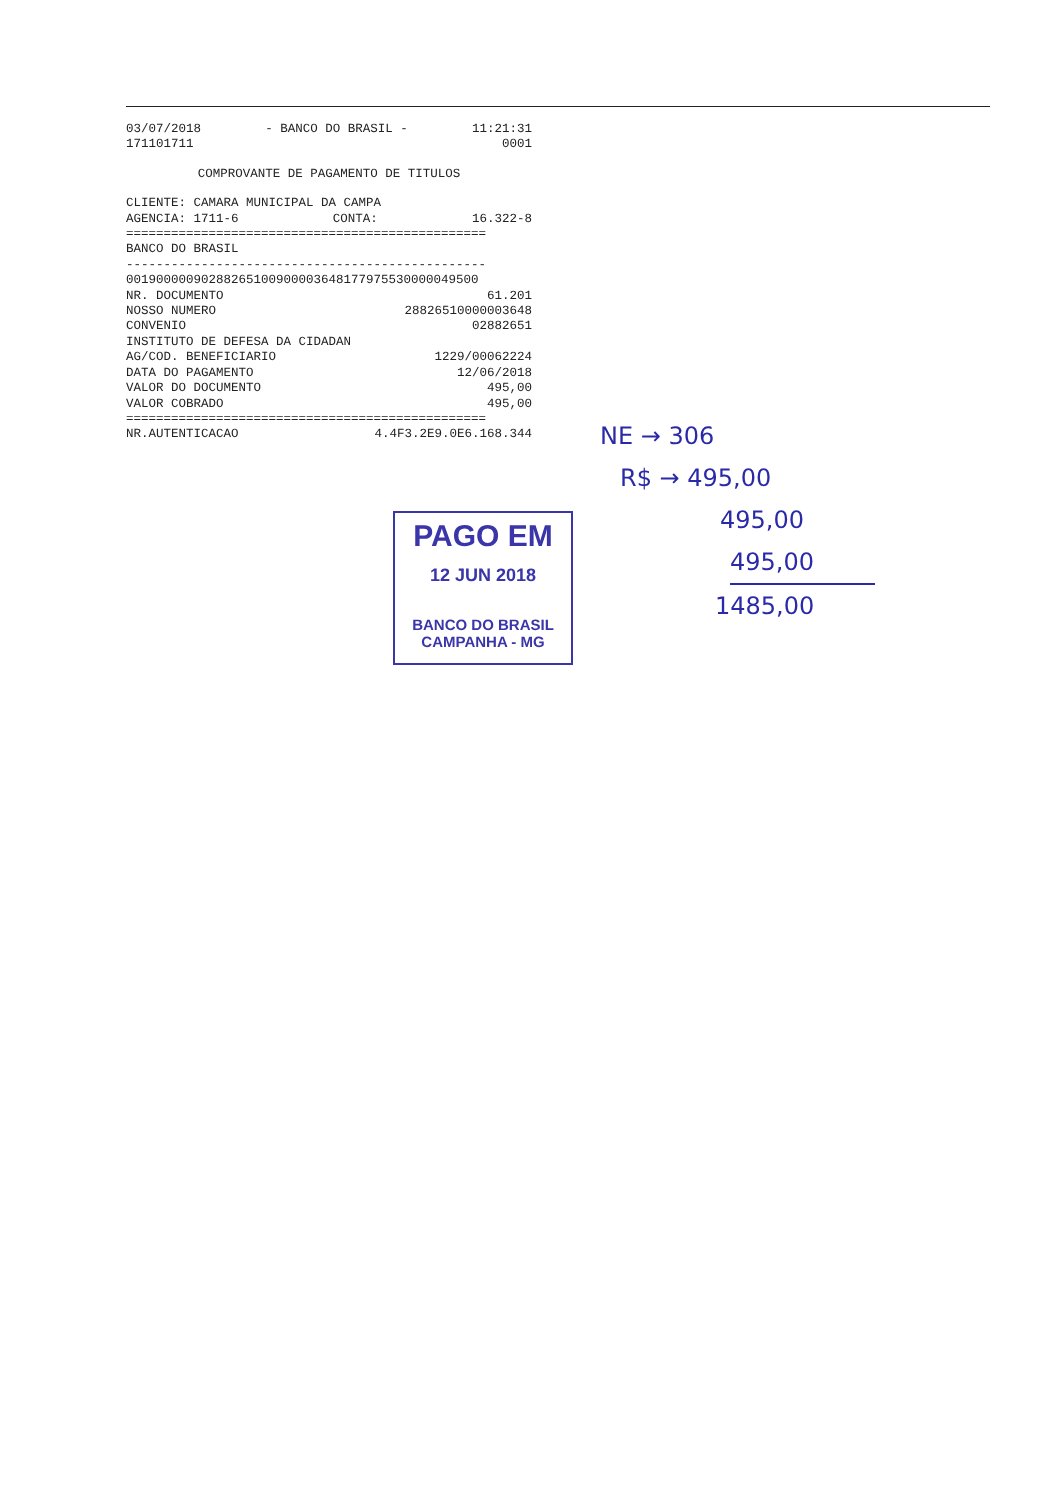03/07/2018 - BANCO DO BRASIL - 11:21:31
171101711 0001
COMPROVANTE DE PAGAMENTO DE TITULOS
CLIENTE: CAMARA MUNICIPAL DA CAMPA
AGENCIA: 1711-6 CONTA: 16.322-8
================================================
BANCO DO BRASIL
------------------------------------------------
00190000090288265100900003648177975530000049500
NR. DOCUMENTO 61.201
NOSSO NUMERO 28826510000003648
CONVENIO 02882651
INSTITUTO DE DEFESA DA CIDADAN
AG/COD. BENEFICIARIO 1229/00062224
DATA DO PAGAMENTO 12/06/2018
VALOR DO DOCUMENTO 495,00
VALOR COBRADO 495,00
================================================
NR.AUTENTICACAO 4.4F3.2E9.0E6.168.344
PAGO EM
12 JUN 2018
BANCO DO BRASIL
CAMPANHA - MG
NE → 306
R$ → 495,00
495,00
495,00
1485,00